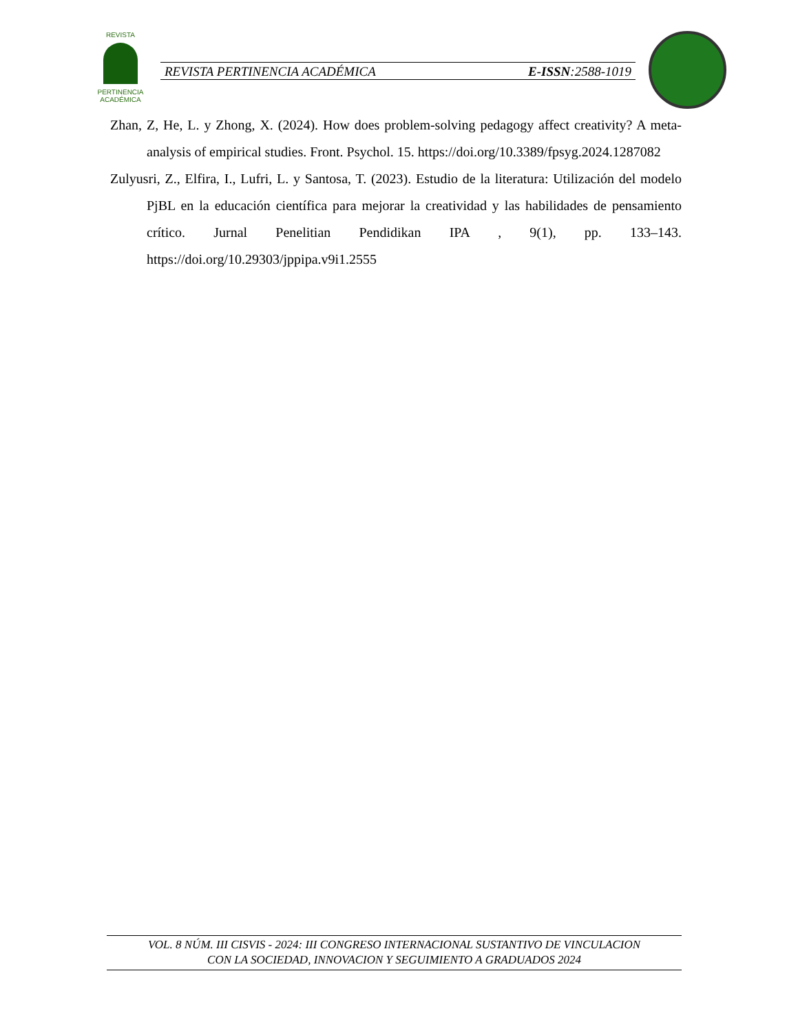REVISTA
PERTINENCIA ACADÉMICA
REVISTA PERTINENCIA ACADÉMICA E-ISSN:2588-1019
Zhan, Z, He, L. y Zhong, X. (2024). How does problem-solving pedagogy affect creativity? A meta-analysis of empirical studies. Front. Psychol. 15. https://doi.org/10.3389/fpsyg.2024.1287082
Zulyusri, Z., Elfira, I., Lufri, L. y Santosa, T. (2023). Estudio de la literatura: Utilización del modelo PjBL en la educación científica para mejorar la creatividad y las habilidades de pensamiento crítico. Jurnal Penelitian Pendidikan IPA , 9(1), pp. 133–143. https://doi.org/10.29303/jppipa.v9i1.2555
VOL. 8 NÚM. III CISVIS - 2024: III CONGRESO INTERNACIONAL SUSTANTIVO DE VINCULACION
CON LA SOCIEDAD, INNOVACION Y SEGUIMIENTO A GRADUADOS 2024